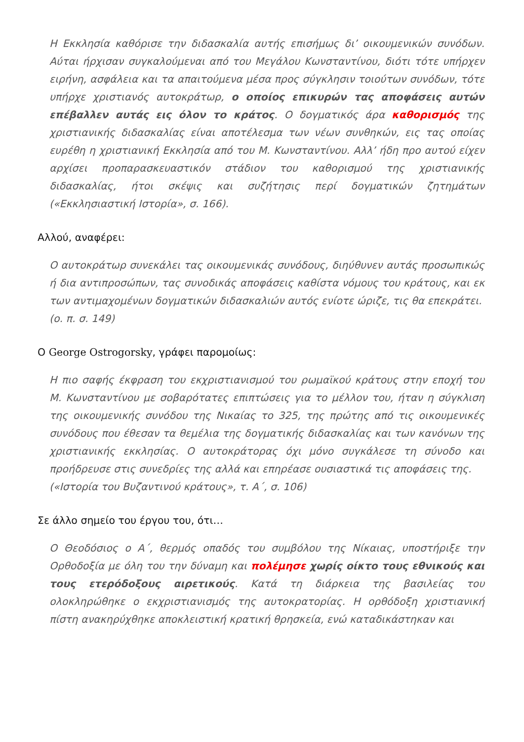Η Εκκλησία καθόρισε την διδασκαλία αυτής επισήμως δι’ οικουμενικών συνόδων. Αύται ήρχισαν συγκαλούμεναι από του Μεγάλου Κωνσταντίνου, διότι τότε υπήρχεν ειρήνη, ασφάλεια και τα απαιτούμενα μέσα προς σύγκλησιν τοιούτων συνόδων, τότε υπήρχε χριστιανός αυτοκράτωρ, ο οποίος επικυρών τας αποφάσεις αυτών επέβαλλεν αυτάς εις όλον το κράτος. Ο δογματικός άρα καθορισμός της χριστιανικής διδασκαλίας είναι αποτέλεσμα των νέων συνθηκών, εις τας οποίας ευρέθη η χριστιανική Εκκλησία από του Μ. Κωνσταντίνου. Αλλ’ ήδη προ αυτού είχεν αρχίσει προπαρασκευαστικόν στάδιον του καθορισμού της χριστιανικής διδασκαλίας, ήτοι σκέψις και συζήτησις περί δογματικών ζητημάτων («Εκκλησιαστική Ιστορία», σ. 166).
Αλλού, αναφέρει:
Ο αυτοκράτωρ συνεκάλει τας οικουμενικάς συνόδους, διηύθυνεν αυτάς προσωπικώς ή δια αντιπροσώπων, τας συνοδικάς αποφάσεις καθίστα νόμους του κράτους, και εκ των αντιμαχομένων δογματικών διδασκαλιών αυτός ενίοτε ώριζε, τις θα επεκράτει.
(ο. π. σ. 149)
Ο George Ostrogorsky, γράφει παρομοίως:
Η πιο σαφής έκφραση του εκχριστιανισμού του ρωμαϊκού κράτους στην εποχή του Μ. Κωνσταντίνου με σοβαρότατες επιπτώσεις για το μέλλον του, ήταν η σύγκλιση της οικουμενικής συνόδου της Νικαίας το 325, της πρώτης από τις οικουμενικές συνόδους που έθεσαν τα θεμέλια της δογματικής διδασκαλίας και των κανόνων της χριστιανικής εκκλησίας. Ο αυτοκράτορας όχι μόνο συγκάλεσε τη σύνοδο και προήδρευσε στις συνεδρίες της αλλά και επηρέασε ουσιαστικά τις αποφάσεις της.
(«Ιστορία του Βυζαντινού κράτους», τ. Α΄, σ. 106)
Σε άλλο σημείο του έργου του, ότι…
Ο Θεοδόσιος ο Α΄, θερμός οπαδός του συμβόλου της Νίκαιας, υποστήριξε την Ορθοδοξία με όλη του την δύναμη και πολέμησε χωρίς οίκτο τους εθνικούς και τους ετερόδοξους αιρετικούς. Κατά τη διάρκεια της βασιλείας του ολοκληρώθηκε ο εκχριστιανισμός της αυτοκρατορίας. Η ορθόδοξη χριστιανική πίστη ανακηρύχθηκε αποκλειστική κρατική θρησκεία, ενώ καταδικάστηκαν και